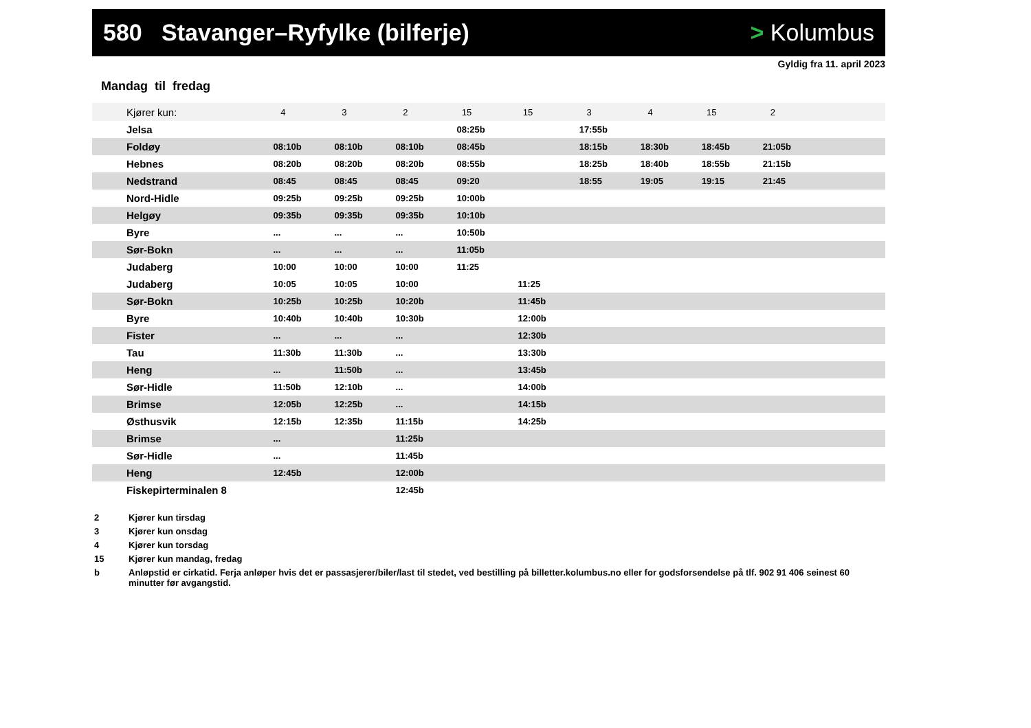580 Stavanger–Ryfylke (bilferje)
> Kolumbus
Gyldig fra 11. april 2023
Mandag til fredag
| Kjører kun: | 4 | 3 | 2 | 15 | 15 | 3 | 4 | 15 | 2 | |
| --- | --- | --- | --- | --- | --- | --- | --- | --- | --- | --- |
| Jelsa | | | | 08:25b | | 17:55b | | | | |
| Foldøy | 08:10b | 08:10b | 08:10b | 08:45b | | 18:15b | 18:30b | 18:45b | 21:05b | |
| Hebnes | 08:20b | 08:20b | 08:20b | 08:55b | | 18:25b | 18:40b | 18:55b | 21:15b | |
| Nedstrand | 08:45 | 08:45 | 08:45 | 09:20 | | 18:55 | 19:05 | 19:15 | 21:45 | |
| Nord-Hidle | 09:25b | 09:25b | 09:25b | 10:00b | | | | | | |
| Helgøy | 09:35b | 09:35b | 09:35b | 10:10b | | | | | | |
| Byre | ... | ... | ... | 10:50b | | | | | | |
| Sør-Bokn | ... | ... | ... | 11:05b | | | | | | |
| Judaberg | 10:00 | 10:00 | 10:00 | 11:25 | | | | | | |
| Judaberg | 10:05 | 10:05 | 10:00 | | 11:25 | | | | | |
| Sør-Bokn | 10:25b | 10:25b | 10:20b | | 11:45b | | | | | |
| Byre | 10:40b | 10:40b | 10:30b | | 12:00b | | | | | |
| Fister | ... | ... | ... | | 12:30b | | | | | |
| Tau | 11:30b | 11:30b | ... | | 13:30b | | | | | |
| Heng | ... | 11:50b | ... | | 13:45b | | | | | |
| Sør-Hidle | 11:50b | 12:10b | ... | | 14:00b | | | | | |
| Brimse | 12:05b | 12:25b | ... | | 14:15b | | | | | |
| Østhusvik | 12:15b | 12:35b | 11:15b | | 14:25b | | | | | |
| Brimse | ... | | 11:25b | | | | | | | |
| Sør-Hidle | ... | | 11:45b | | | | | | | |
| Heng | 12:45b | | 12:00b | | | | | | | |
| Fiskepirterminalen 8 | | | 12:45b | | | | | | | |
2 Kjører kun tirsdag
3 Kjører kun onsdag
4 Kjører kun torsdag
15 Kjører kun mandag, fredag
b Anløpstid er cirkatid. Ferja anløper hvis det er passasjerer/biler/last til stedet, ved bestilling på billetter.kolumbus.no eller for godsforsendelse på tlf. 902 91 406 seinest 60 minutter før avgangstid.